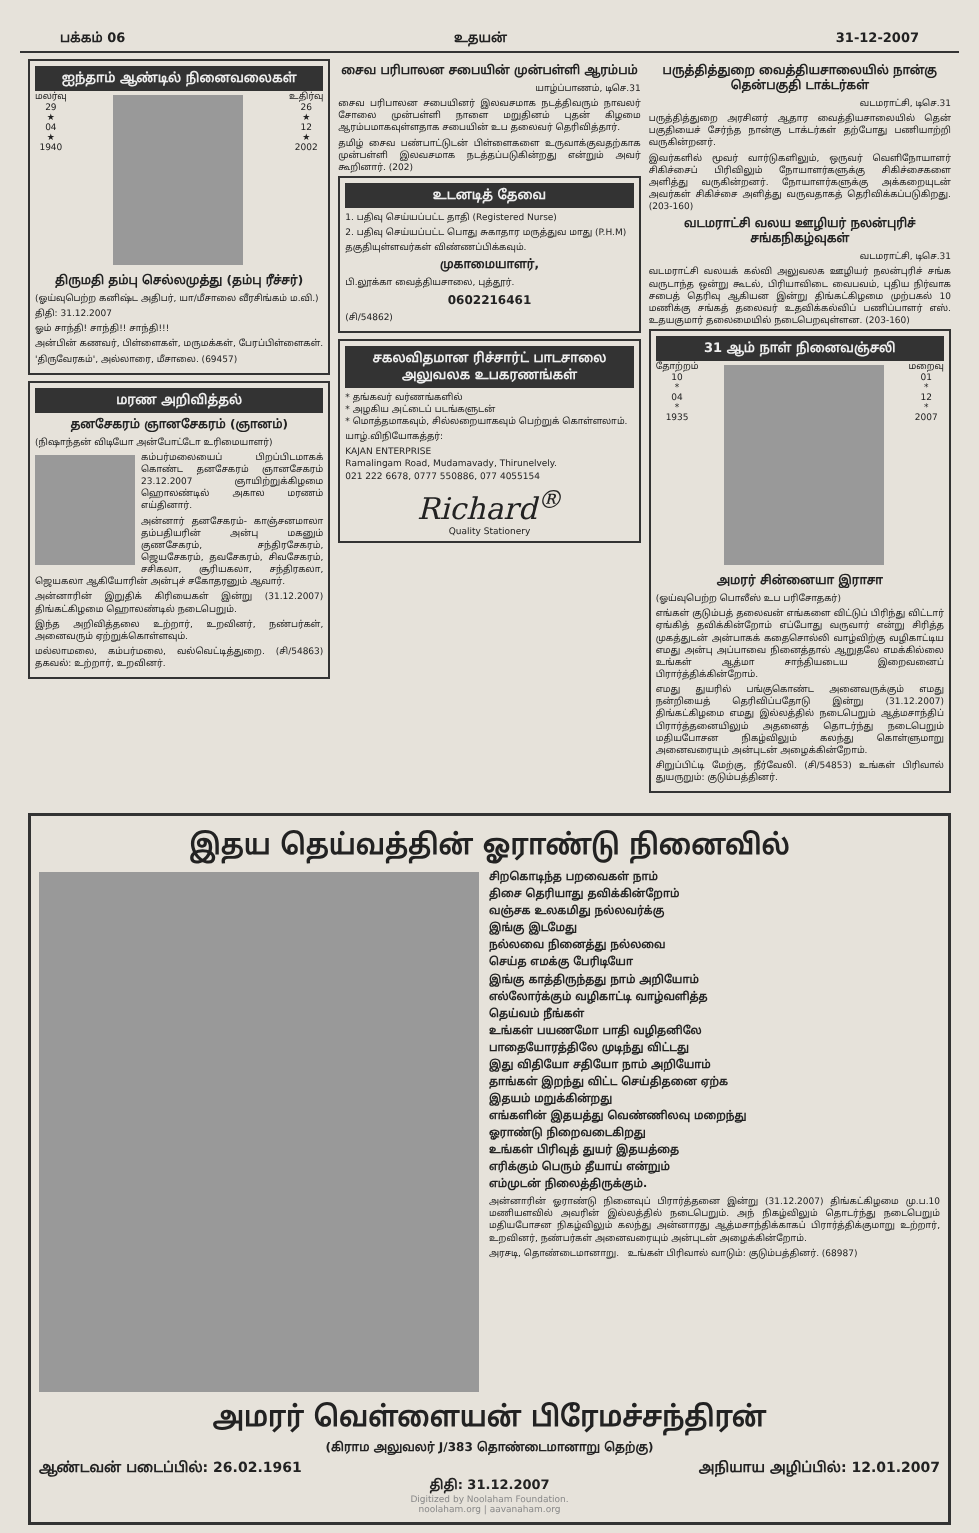பக்கம் 06 உதயன் 31-12-2007
ஐந்தாம் ஆண்டில் நினைவலைகள்
மலர்வு
29
★
04
★
1940
உதிர்வு
26
★
12
★
2002
திருமதி தம்பு செல்லமுத்து (தம்பு ரீச்சர்)
(ஓய்வுபெற்ற கனிஷ்ட அதிபர், யா/மீசாலை வீரசிங்கம் ம.வி.)
திதி: 31.12.2007
ஓம் சாந்தி! சாந்தி!! சாந்தி!!!
அன்பின் கணவர், பிள்ளைகள், மருமக்கள், பேரப்பிள்ளைகள்.
'திருவேரகம்', அல்லாரை, மீசாலை. (69457)
மரண அறிவித்தல்
தனசேகரம் ஞானசேகரம் (ஞானம்)
(நிஷாந்தன் விடியோ அன்போட்டோ உரிமையாளர்)
கம்பர்மலையைப் பிறப்பிடமாகக் கொண்ட தனசேகரம் ஞானசேகரம் 23.12.2007 ஞாயிற்றுக்கிழமை ஹொலண்டில் அகால மரணம் எய்தினார்.
அன்னார் தனசேகரம்- காஞ்சனமாலா தம்பதியரின் அன்பு மகனும் குணசேகரம், சந்திரசேகரம், ஜெயசேகரம், தவசேகரம், சிவசேகரம், சசிகலா, சூரியகலா, சந்திரகலா, ஜெயகலா ஆகியோரின் அன்புச் சகோதரனும் ஆவார்.
அன்னாரின் இறுதிக் கிரியைகள் இன்று (31.12.2007) திங்கட்கிழமை ஹொலண்டில் நடைபெறும்.
இந்த அறிவித்தலை உற்றார், உறவினர், நண்பர்கள், அனைவரும் ஏற்றுக்கொள்ளவும்.
மல்லாமலை, கம்பர்மலை, வல்வெட்டித்துறை. (சி/54863) தகவல்: உற்றார், உறவினர்.
சைவ பரிபாலன சபையின் முன்பள்ளி ஆரம்பம்
யாழ்ப்பாணம், டிசெ.31
சைவ பரிபாலன சபையினர் இலவசமாக நடத்திவரும் நாவலர் சோலை முன்பள்ளி நாளை மறுதினம் புதன் கிழமை ஆரம்பமாகவுள்ளதாக சபையின் உப தலைவர் தெரிவித்தார்.
தமிழ் சைவ பண்பாட்டுடன் பிள்ளைகளை உருவாக்குவதற்காக முன்பள்ளி இலவசமாக நடத்தப்படுகின்றது என்றும் அவர் கூறினார். (202)
உடனடித் தேவை
1. பதிவு செய்யப்பட்ட தாதி (Registered Nurse)
2. பதிவு செய்யப்பட்ட பொது சுகாதார மருத்துவ மாது (P.H.M)
தகுதியுள்ளவர்கள் விண்ணப்பிக்கவும்.
முகாமையாளர்,
பி.லூக்கா வைத்தியசாலை, புத்தூர்.
0602216461
(சி/54862)
சகலவிதமான ரிச்சார்ட் பாடசாலை அலுவலக உபகரணங்கள்
* தங்கவர் வர்ணங்களில்
* அழகிய அட்டைப் படங்களுடன்
* மொத்தமாகவும், சில்லறையாகவும் பெற்றுக் கொள்ளலாம்.
யாழ்.விநியோகத்தர்:
KAJAN ENTERPRISE
Ramalingam Road, Mudamavady, Thirunelvely.
021 222 6678, 0777 550886, 077 4055154
Richard<sup>®</sup>
Quality Stationery
பருத்தித்துறை வைத்தியசாலையில் நான்கு தென்பகுதி டாக்டர்கள்
வடமராட்சி, டிசெ.31
பருத்தித்துறை அரசினர் ஆதார வைத்தியசாலையில் தென் பகுதியைச் சேர்ந்த நான்கு டாக்டர்கள் தற்போது பணியாற்றி வருகின்றனர்.
இவர்களில் மூவர் வார்டுகளிலும், ஒருவர் வெளிநோயாளர் சிகிச்சைப் பிரிவிலும் நோயாளர்களுக்கு சிகிச்சைகளை அளித்து வருகின்றனர். நோயாளர்களுக்கு அக்கறையுடன் அவர்கள் சிகிச்சை அளித்து வருவதாகத் தெரிவிக்கப்படுகிறது. (203-160)
வடமராட்சி வலய ஊழியர் நலன்புரிச் சங்கநிகழ்வுகள்
வடமராட்சி, டிசெ.31
வடமராட்சி வலயக் கல்வி அலுவலக ஊழியர் நலன்புரிச் சங்க வருடாந்த ஒன்று கூடல், பிரியாவிடை வைபவம், புதிய நிர்வாக சபைத் தெரிவு ஆகியன இன்று திங்கட்கிழமை முற்பகல் 10 மணிக்கு சங்கத் தலைவர் உதவிக்கல்விப் பணிப்பாளர் எஸ். உதயகுமார் தலைமையில் நடைபெறவுள்ளன. (203-160)
31 ஆம் நாள் நினைவஞ்சலி
தோற்றம்
10
*
04
*
1935
மறைவு
01
*
12
*
2007
அமரர் சின்னையா இராசா
(ஓய்வுபெற்ற பொலீஸ் உப பரிசோதகர்)
எங்கள் குடும்பத் தலைவன் எங்களை விட்டுப் பிரிந்து விட்டார் ஏங்கித் தவிக்கின்றோம் எப்போது வருவார் என்று சிரித்த முகத்துடன் அன்பாகக் கதைசொல்லி வாழ்விற்கு வழிகாட்டிய எமது அன்பு அப்பாவை நினைத்தால் ஆறுதலே எமக்கில்லை உங்கள் ஆத்மா சாந்தியடைய இறைவனைப் பிரார்த்திக்கின்றோம்.
எமது துயரில் பங்குகொண்ட அனைவருக்கும் எமது நன்றியைத் தெரிவிப்பதோடு இன்று (31.12.2007) திங்கட்கிழமை எமது இல்லத்தில் நடைபெறும் ஆத்மசாந்திப் பிரார்த்தனையிலும் அதனைத் தொடர்ந்து நடைபெறும் மதியபோசன நிகழ்விலும் கலந்து கொள்ளுமாறு அனைவரையும் அன்புடன் அழைக்கின்றோம்.
சிறுப்பிட்டி மேற்கு, நீர்வேலி. (சி/54853) உங்கள் பிரிவால் துயருறும்: குடும்பத்தினர்.
இதய தெய்வத்தின் ஓராண்டு நினைவில்
சிறகொடிந்த பறவைகள் நாம்
திசை தெரியாது தவிக்கின்றோம்
வஞ்சக உலகமிது நல்லவர்க்கு
இங்கு இடமேது
நல்லவை நினைத்து நல்லவை
செய்த எமக்கு பேரிடியோ
இங்கு காத்திருந்தது நாம் அறியோம்
எல்லோர்க்கும் வழிகாட்டி வாழ்வளித்த
தெய்வம் நீங்கள்
உங்கள் பயணமோ பாதி வழிதனிலே
பாதையோரத்திலே முடிந்து விட்டது
இது விதியோ சதியோ நாம் அறியோம்
தாங்கள் இறந்து விட்ட செய்திதனை ஏற்க
இதயம் மறுக்கின்றது
எங்களின் இதயத்து வெண்ணிலவு மறைந்து
ஓராண்டு நிறைவடைகிறது
உங்கள் பிரிவுத் துயர் இதயத்தை
எரிக்கும் பெரும் தீயாய் என்றும்
எம்முடன் நிலைத்திருக்கும்.
அன்னாரின் ஓராண்டு நினைவுப் பிரார்த்தனை இன்று (31.12.2007) திங்கட்கிழமை மு.ப.10 மணியளவில் அவரின் இல்லத்தில் நடைபெறும். அந் நிகழ்விலும் தொடர்ந்து நடைபெறும் மதியபோசன நிகழ்விலும் கலந்து அன்னாரது ஆத்மசாந்திக்காகப் பிரார்த்திக்குமாறு உற்றார், உறவினர், நண்பர்கள் அனைவரையும் அன்புடன் அழைக்கின்றோம்.
அரசடி, தொண்டைமானாறு. உங்கள் பிரிவால் வாடும்: குடும்பத்தினர். (68987)
அமரர் வெள்ளையன் பிரேமச்சந்திரன்
(கிராம அலுவலர் J/383 தொண்டைமானாறு தெற்கு)
ஆண்டவன் படைப்பில்: 26.02.1961 அநியாய அழிப்பில்: 12.01.2007
திதி: 31.12.2007
Digitized by Noolaham Foundation.
noolaham.org | aavanaham.org